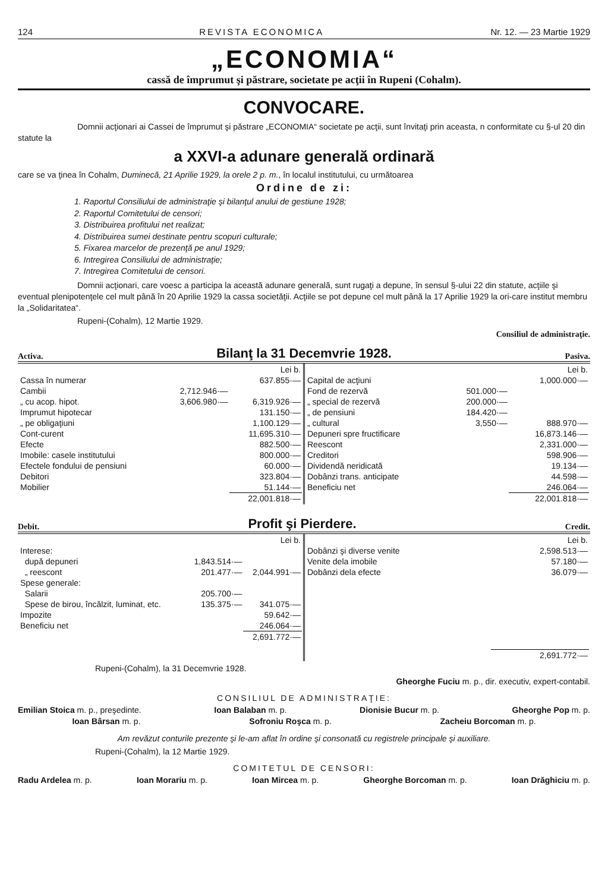124 REVISTA ECONOMICA Nr. 12. — 23 Martie 1929
„ECONOMIA“
cassă de împrumut şi păstrare, societate pe acţii în Rupeni (Cohalm).
CONVOCARE.
Domnii acţionari ai Cassei de împrumut şi păstrare „ECONOMIA“ societate pe acţii, sunt învitaţi prin aceasta, n conformitate cu §-ul 20 din statute la
a XXVI-a adunare generală ordinară
care se va ţinea în Cohalm, Duminecă, 21 Aprilie 1929, la orele 2 p. m., în localul institutului, cu următoarea
Ordine de zi:
1. Raportul Consiliului de administraţie şi bilanţul anului de gestiune 1928;
2. Raportul Comitetului de censori;
3. Distribuirea profitului net realizat;
4. Distribuirea sumei destinate pentru scopuri culturale;
5. Fixarea marcelor de prezenţă pe anul 1929;
6. Intregirea Consiliului de administraţie;
7. Intregirea Comitetului de censori.
Domnii acţionari, care voesc a participa la această adunare generală, sunt rugaţi a depune, în sensul §-ului 22 din statute, acţiile şi eventual plenipotenţele cel mult până în 20 Aprilie 1929 la cassa societăţii. Acţiile se pot depune cel mult până la 17 Aprilie 1929 la ori-care institut membru la „Solidaritatea“.
Rupeni-(Cohalm), 12 Martie 1929.
Consiliul de administraţie.
Activa. Bilanţ la 31 Decemvrie 1928. Pasiva.
| / / / Lei b. / / Cassa în numerar / / 637.855·— / / Cambii / 2,712.946·— / / / „ cu acop. hipot. / 3,606.980·— / 6,319.926·— / / Imprumut hipotecar / / 131.150·— / / „ pe obligaţiuni / / 1,100.129·— / / Cont-curent / / 11,695.310·— / / Efecte / / 882.500·— / / Imobile: casele institutului / / 800.000·— / / Efectele fondului de pensiuni / / 60.000·— / / Debitori / / 323.804·— / / Mobilier / / 51.144·— / / / / 22,001.818·— / | / / / Lei b. / / Capital de acţiuni / / 1,000.000·— / / Fond de rezervă / 501.000·— / / / „ special de rezervă / 200.000·— / / / „ de pensiuni / 184.420·— / / / „ cultural / 3,550·— / 888.970·— / / Depuneri spre fructificare / / 16,873.146·— / / Reescont / / 2,331.000·— / / Creditori / / 598.906·— / / Dividendă neridicată / / 19.134·— / / Dobânzi trans. anticipate / / 44.598·— / / Beneficiu net / / 246.064·— / / / / 22,001.818·— / |
Debit. Profit şi Pierdere. Credit.
| / / / Lei b. / / Interese: / / / / după depuneri / 1,843.514·— / / / „ reescont / 201.477·— / 2,044.991·— / / Spese generale: / / / / Salarii / 205.700·— / / / Spese de birou, încălzit, luminat, etc. / 135.375·— / 341.075·— / / Impozite / / 59.642·— / / Beneficiu net / / 246.064·— / / / / 2,691.772·— / | / / Lei b. / / Dobânzi şi diverse venite / 2,598.513·— / / Venite dela imobile / 57.180·— / / Dobânzi dela efecte / 36.079·— / / / 2,691.772·— / |
Rupeni-(Cohalm), la 31 Decemvrie 1928.
Gheorghe Fuciu m. p., dir. executiv, expert-contabil.
CONSILIUL DE ADMINISTRAŢIE:
Emilian Stoica m. p., preşedinte. Ioan Balaban m. p. Dionisie Bucur m. p. Gheorghe Pop m. p.
Ioan Bârsan m. p. Sofroniu Roşca m. p. Zacheiu Borcoman m. p.
Am revăzut conturile prezente şi le-am aflat în ordine şi consonată cu registrele principale şi auxiliare.
Rupeni-(Cohalm), la 12 Martie 1929.
COMITETUL DE CENSORI:
Radu Ardelea m. p. Ioan Morariu m. p. Ioan Mircea m. p. Gheorghe Borcoman m. p. Ioan Drăghiciu m. p.